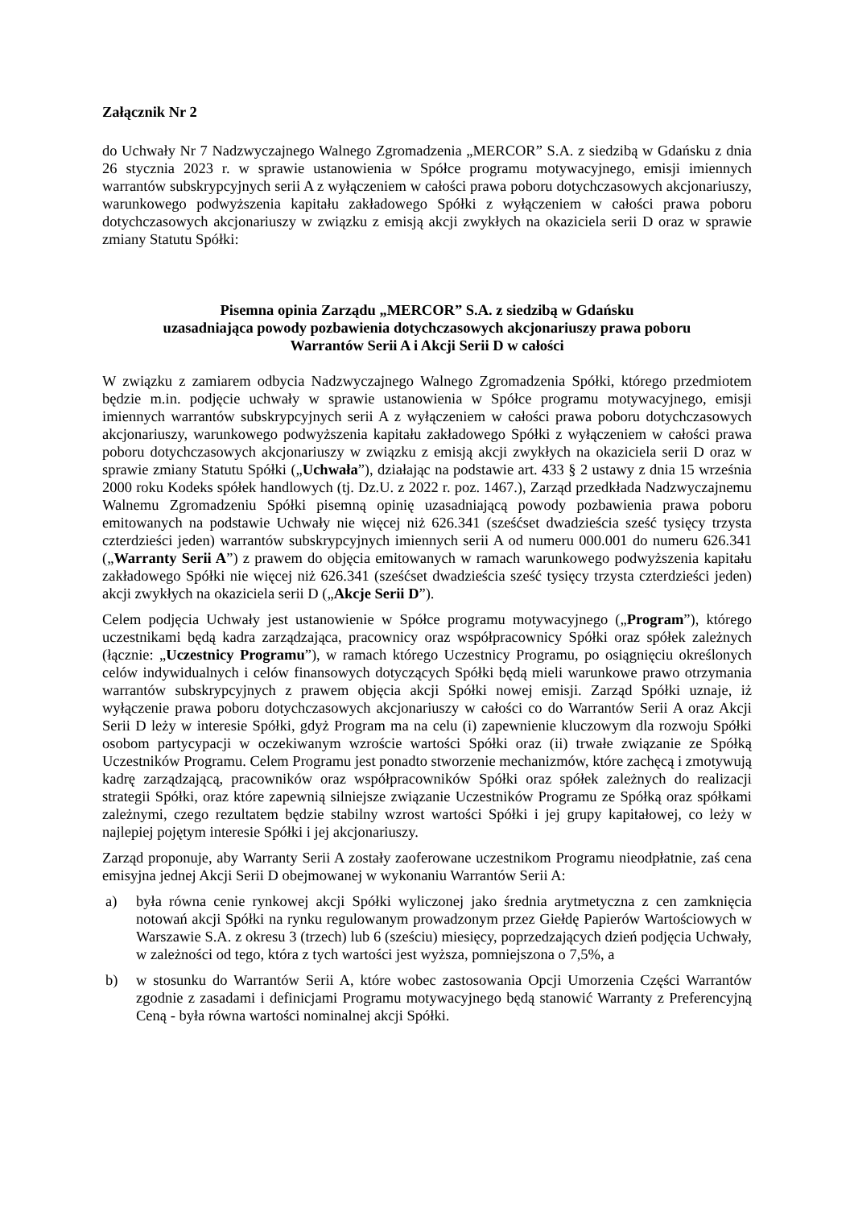Załącznik Nr 2
do Uchwały Nr 7 Nadzwyczajnego Walnego Zgromadzenia „MERCOR” S.A. z siedzibą w Gdańsku z dnia 26 stycznia 2023 r. w sprawie ustanowienia w Spółce programu motywacyjnego, emisji imiennych warrantów subskrypcyjnych serii A z wyłączeniem w całości prawa poboru dotychczasowych akcjonariuszy, warunkowego podwyższenia kapitału zakładowego Spółki z wyłączeniem w całości prawa poboru dotychczasowych akcjonariuszy w związku z emisją akcji zwykłych na okaziciela serii D oraz w sprawie zmiany Statutu Spółki:
Pisemna opinia Zarządu „MERCOR” S.A. z siedzibą w Gdańsku
uzasadniająca powody pozbawienia dotychczasowych akcjonariuszy prawa poboru
Warrantów Serii A i Akcji Serii D w całości
W związku z zamiarem odbycia Nadzwyczajnego Walnego Zgromadzenia Spółki, którego przedmiotem będzie m.in. podjęcie uchwały w sprawie ustanowienia w Spółce programu motywacyjnego, emisji imiennych warrantów subskrypcyjnych serii A z wyłączeniem w całości prawa poboru dotychczasowych akcjonariuszy, warunkowego podwyższenia kapitału zakładowego Spółki z wyłączeniem w całości prawa poboru dotychczasowych akcjonariuszy w związku z emisją akcji zwykłych na okaziciela serii D oraz w sprawie zmiany Statutu Spółki („Uchwała”), działając na podstawie art. 433 § 2 ustawy z dnia 15 września 2000 roku Kodeks spółek handlowych (tj. Dz.U. z 2022 r. poz. 1467.), Zarząd przedkłada Nadzwyczajnemu Walnemu Zgromadzeniu Spółki pisemną opinię uzasadniającą powody pozbawienia prawa poboru emitowanych na podstawie Uchwały nie więcej niż 626.341 (sześćset dwadzieścia sześć tysięcy trzysta czterdzieści jeden) warrantów subskrypcyjnych imiennych serii A od numeru 000.001 do numeru 626.341 („Warranty Serii A”) z prawem do objęcia emitowanych w ramach warunkowego podwyższenia kapitału zakładowego Spółki nie więcej niż 626.341 (sześćset dwadzieścia sześć tysięcy trzysta czterdzieści jeden) akcji zwykłych na okaziciela serii D („Akcje Serii D”).
Celem podjęcia Uchwały jest ustanowienie w Spółce programu motywacyjnego („Program”), którego uczestnikami będą kadra zarządzająca, pracownicy oraz współpracownicy Spółki oraz spółek zależnych (łącznie: „Uczestnicy Programu”), w ramach którego Uczestnicy Programu, po osiągnięciu określonych celów indywidualnych i celów finansowych dotyczących Spółki będą mieli warunkowe prawo otrzymania warrantów subskrypcyjnych z prawem objęcia akcji Spółki nowej emisji. Zarząd Spółki uznaje, iż wyłączenie prawa poboru dotychczasowych akcjonariuszy w całości co do Warrantów Serii A oraz Akcji Serii D leży w interesie Spółki, gdyż Program ma na celu (i) zapewnienie kluczowym dla rozwoju Spółki osobom partycypacji w oczekiwanym wzroście wartości Spółki oraz (ii) trwałe związanie ze Spółką Uczestników Programu. Celem Programu jest ponadto stworzenie mechanizmów, które zachęcą i zmotywują kadrę zarządzającą, pracowników oraz współpracowników Spółki oraz spółek zależnych do realizacji strategii Spółki, oraz które zapewnią silniejsze związanie Uczestników Programu ze Spółką oraz spółkami zależnymi, czego rezultatem będzie stabilny wzrost wartości Spółki i jej grupy kapitałowej, co leży w najlepiej pojętym interesie Spółki i jej akcjonariuszy.
Zarząd proponuje, aby Warranty Serii A zostały zaoferowane uczestnikom Programu nieodpłatnie, zaś cena emisyjna jednej Akcji Serii D obejmowanej w wykonaniu Warrantów Serii A:
a) była równa cenie rynkowej akcji Spółki wyliczonej jako średnia arytmetyczna z cen zamknięcia notowań akcji Spółki na rynku regulowanym prowadzonym przez Giełdę Papierów Wartościowych w Warszawie S.A. z okresu 3 (trzech) lub 6 (sześciu) miesięcy, poprzedzających dzień podjęcia Uchwały, w zależności od tego, która z tych wartości jest wyższa, pomniejszona o 7,5%, a
b) w stosunku do Warrantów Serii A, które wobec zastosowania Opcji Umorzenia Części Warrantów zgodnie z zasadami i definicjami Programu motywacyjnego będą stanowić Warranty z Preferencyjną Ceną - była równa wartości nominalnej akcji Spółki.